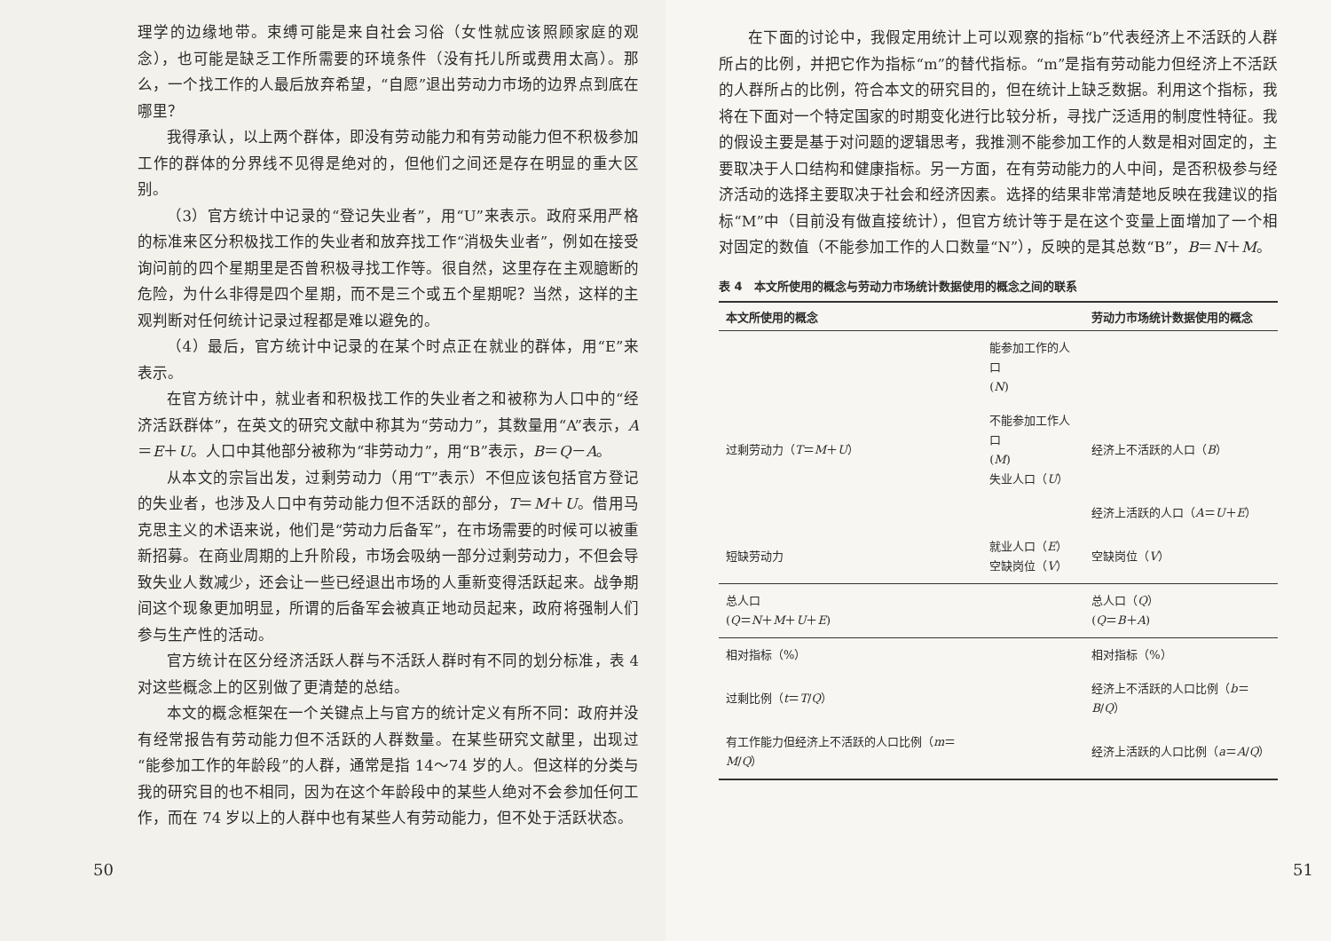理学的边缘地带。束缚可能是来自社会习俗（女性就应该照顾家庭的观念），也可能是缺乏工作所需要的环境条件（没有托儿所或费用太高）。那么，一个找工作的人最后放弃希望，“自愿”退出劳动力市场的边界点到底在哪里？
我得承认，以上两个群体，即没有劳动能力和有劳动能力但不积极参加工作的群体的分界线不见得是绝对的，但他们之间还是存在明显的重大区别。
（3）官方统计中记录的“登记失业者”，用“U”来表示。政府采用严格的标准来区分积极找工作的失业者和放弃找工作“消极失业者”，例如在接受询问前的四个星期里是否曾积极寻找工作等。很自然，这里存在主观臆断的危险，为什么非得是四个星期，而不是三个或五个星期呢？当然，这样的主观判断对任何统计记录过程都是难以避免的。
（4）最后，官方统计中记录的在某个时点正在就业的群体，用“E”来表示。
在官方统计中，就业者和积极找工作的失业者之和被称为人口中的“经济活跃群体”，在英文的研究文献中称其为“劳动力”，其数量用“A”表示，A＝E＋U。人口中其他部分被称为“非劳动力”，用“B”表示，B＝Q－A。
从本文的宗旨出发，过剩劳动力（用“T”表示）不但应该包括官方登记的失业者，也涉及人口中有劳动能力但不活跃的部分，T＝M＋U。借用马克思主义的术语来说，他们是“劳动力后备军”，在市场需要的时候可以被重新招募。在商业周期的上升阶段，市场会吸纳一部分过剩劳动力，不但会导致失业人数减少，还会让一些已经退出市场的人重新变得活跃起来。战争期间这个现象更加明显，所谓的后备军会被真正地动员起来，政府将强制人们参与生产性的活动。
官方统计在区分经济活跃人群与不活跃人群时有不同的划分标准，表 4 对这些概念上的区别做了更清楚的总结。
本文的概念框架在一个关键点上与官方的统计定义有所不同：政府并没有经常报告有劳动能力但不活跃的人群数量。在某些研究文献里，出现过“能参加工作的年龄段”的人群，通常是指 14～74 岁的人。但这样的分类与我的研究目的也不相同，因为在这个年龄段中的某些人绝对不会参加任何工作，而在 74 岁以上的人群中也有某些人有劳动能力，但不处于活跃状态。
50
在下面的讨论中，我假定用统计上可以观察的指标“b”代表经济上不活跃的人群所占的比例，并把它作为指标“m”的替代指标。“m”是指有劳动能力但经济上不活跃的人群所占的比例，符合本文的研究目的，但在统计上缺乏数据。利用这个指标，我将在下面对一个特定国家的时期变化进行比较分析，寻找广泛适用的制度性特征。我的假设主要是基于对问题的逻辑思考，我推测不能参加工作的人数是相对固定的，主要取决于人口结构和健康指标。另一方面，在有劳动能力的人中间，是否积极参与经济活动的选择主要取决于社会和经济因素。选择的结果非常清楚地反映在我建议的指标“M”中（目前没有做直接统计），但官方统计等于是在这个变量上面增加了一个相对固定的数值（不能参加工作的人口数量“N”），反映的是其总数“B”，B＝N＋M。
表 4　本文所使用的概念与劳动力市场统计数据使用的概念之间的联系
| 本文所使用的概念 | | 劳动力市场统计数据使用的概念 |
| --- | --- | --- |
| | 能参加工作的人口 ( N ) | |
| 过剩劳动力（ T ＝ M ＋ U ） | 不能参加工作人口 ( M ) 失业人口（ U ） | 经济上不活跃的人口（ B ） |
| | | 经济上活跃的人口（ A ＝ U ＋ E ） |
| 短缺劳动力 | 就业人口（ E ） 空缺岗位（ V ） | 空缺岗位（ V ） |
| 总人口 ( Q ＝ N ＋ M ＋ U ＋ E ) | | 总人口（ Q ） ( Q ＝ B ＋ A ) |
| 相对指标（%） | | 相对指标（%） |
| 过剩比例（ t ＝ T / Q ） | | 经济上不活跃的人口比例（ b ＝ B / Q ） |
| 有工作能力但经济上不活跃的人口比例（ m ＝ M / Q ） | | 经济上活跃的人口比例（ a ＝ A / Q ） |
51